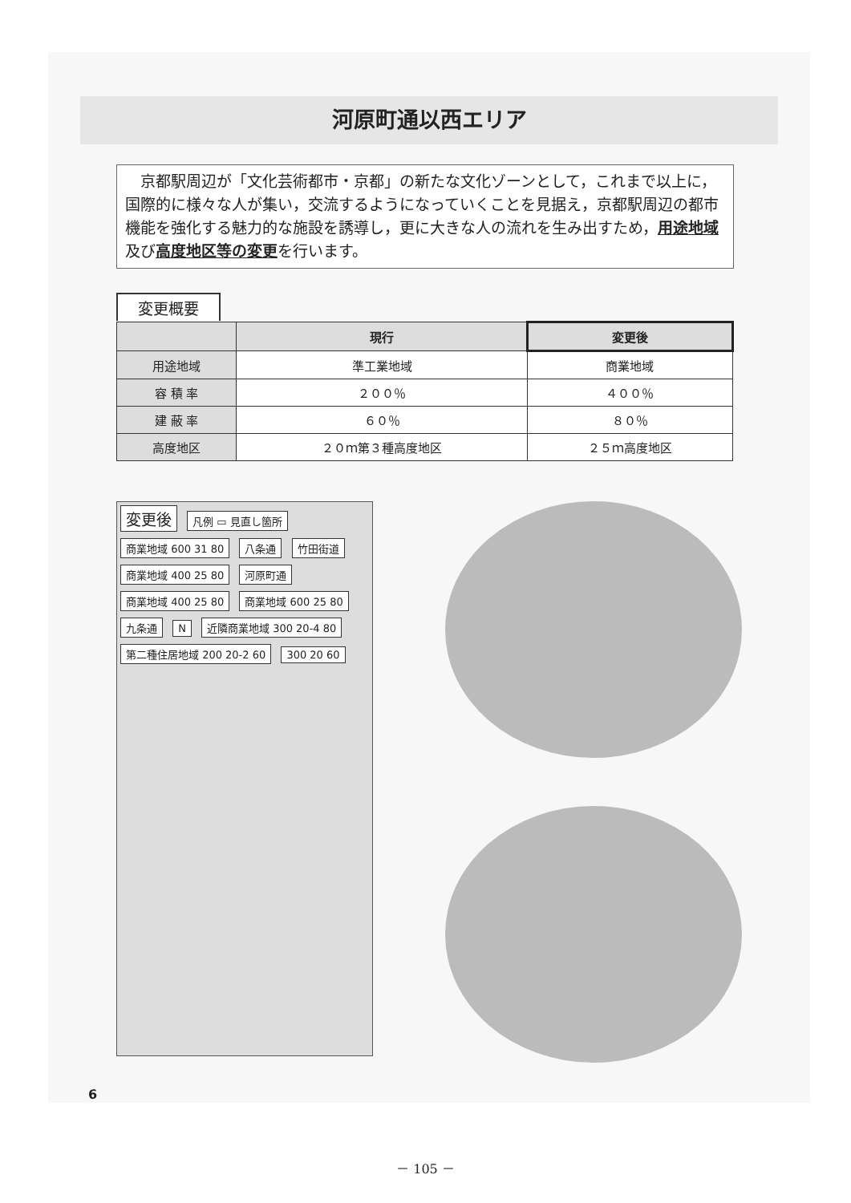河原町通以西エリア
　京都駅周辺が「文化芸術都市・京都」の新たな文化ゾーンとして，これまで以上に，国際的に様々な人が集い，交流するようになっていくことを見据え，京都駅周辺の都市機能を強化する魅力的な施設を誘導し，更に大きな人の流れを生み出すため，用途地域及び高度地区等の変更を行います。
変更概要
| | 現行 | 変更後 |
| --- | --- | --- |
| 用途地域 | 準工業地域 | 商業地域 |
| 容 積 率 | ２００％ | ４００％ |
| 建 蔽 率 | ６０％ | ８０％ |
| 高度地区 | ２０ｍ第３種高度地区 | ２５ｍ高度地区 |
変更後
凡例 ▭ 見直し箇所 商業地域 600 31 80 八条通 竹田街道 商業地域 400 25 80 河原町通 商業地域 400 25 80 商業地域 600 25 80 九条通 N 近隣商業地域 300 20-4 80 第二種住居地域 200 20-2 60 300 20 60
6
－ 105 －